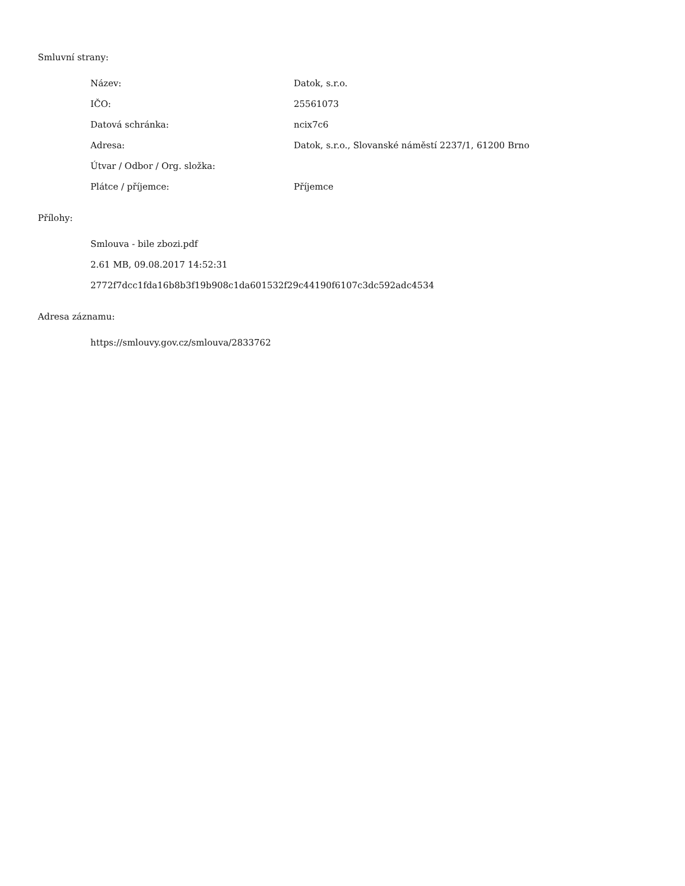Smluvní strany:
| Název: | Datok, s.r.o. |
| IČO: | 25561073 |
| Datová schránka: | ncix7c6 |
| Adresa: | Datok, s.r.o., Slovanské náměstí 2237/1, 61200 Brno |
| Útvar / Odbor / Org. složka: | |
| Plátce / příjemce: | Příjemce |
Přílohy:
Smlouva - bile zbozi.pdf
2.61 MB, 09.08.2017 14:52:31
2772f7dcc1fda16b8b3f19b908c1da601532f29c44190f6107c3dc592adc4534
Adresa záznamu:
https://smlouvy.gov.cz/smlouva/2833762